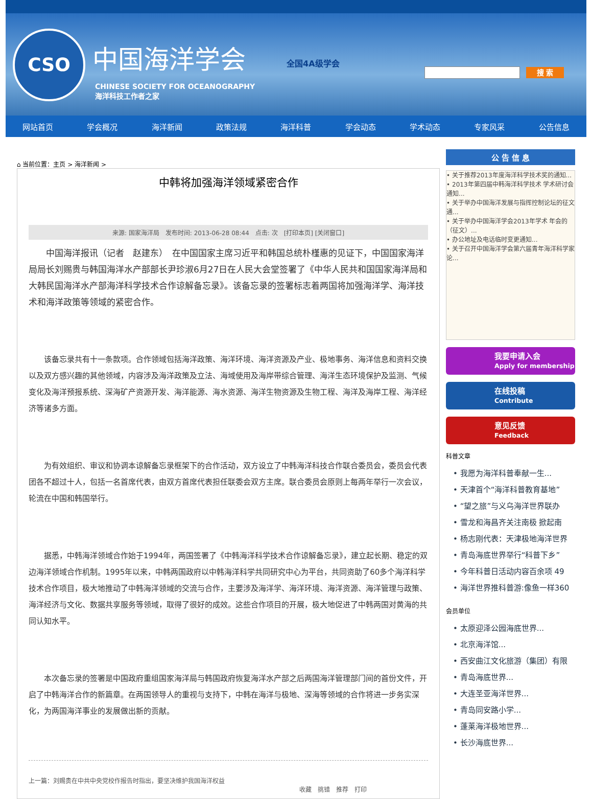CSO 中国海洋学会
CHINESE SOCIETY FOR OCEANOGRAPHY
海洋科技工作者之家
全国4A级学会
搜 索
网站首页 学会概况 海洋新闻 政策法规 海洋科普 学会动态 学术动态 专家风采 公告信息
⌂ 当前位置：主页 > 海洋新闻 >
中韩将加强海洋领域紧密合作
来源: 国家海洋局　发布时间: 2013-06-28 08:44　点击: 次　[打印本页] [关闭窗口]
中国海洋报讯（记者　赵建东）　在中国国家主席习近平和韩国总统朴槿惠的见证下，中国国家海洋局局长刘赐贵与韩国海洋水产部部长尹珍淑6月27日在人民大会堂签署了《中华人民共和国国家海洋局和大韩民国海洋水产部海洋科学技术合作谅解备忘录》。该备忘录的签署标志着两国将加强海洋学、海洋技术和海洋政策等领域的紧密合作。
该备忘录共有十一条款项。合作领域包括海洋政策、海洋环境、海洋资源及产业、极地事务、海洋信息和资料交换以及双方感兴趣的其他领域，内容涉及海洋政策及立法、海域使用及海岸带综合管理、海洋生态环境保护及监测、气候变化及海洋预报系统、深海矿产资源开发、海洋能源、海水资源、海洋生物资源及生物工程、海洋及海岸工程、海洋经济等诸多方面。
为有效组织、审议和协调本谅解备忘录框架下的合作活动，双方设立了中韩海洋科技合作联合委员会，委员会代表团各不超过十人，包括一名首席代表，由双方首席代表担任联委会双方主席。联合委员会原则上每两年举行一次会议，轮流在中国和韩国举行。
据悉，中韩海洋领域合作始于1994年，两国签署了《中韩海洋科学技术合作谅解备忘录》，建立起长期、稳定的双边海洋领域合作机制。1995年以来，中韩两国政府以中韩海洋科学共同研究中心为平台，共同资助了60多个海洋科学技术合作项目，极大地推动了中韩海洋领域的交流与合作，主要涉及海洋学、海洋环境、海洋资源、海洋管理与政策、海洋经济与文化、数据共享服务等领域，取得了很好的成效。这些合作项目的开展，极大地促进了中韩两国对黄海的共同认知水平。
本次备忘录的签署是中国政府重组国家海洋局与韩国政府恢复海洋水产部之后两国海洋管理部门间的首份文件，开启了中韩海洋合作的新篇章。在两国领导人的重视与支持下，中韩在海洋与极地、深海等领域的合作将进一步务实深化，为两国海洋事业的发展做出新的贡献。
上一篇：刘赐贵在中共中央党校作报告时指出，要坚决维护我国海洋权益
收藏　挑错　推荐　打印
公 告 信 息
• 关于推荐2013年度海洋科学技术奖的通知...
• 2013年第四届中韩海洋科学技术 学术研讨会通知...
• 关于举办中国海洋发展与指挥控制论坛的征文通...
• 关于举办中国海洋学会2013年学术 年会的（征文）...
• 办公地址及电话临时变更通知...
• 关于召开中国海洋学会第六届青年海洋科学家论...
我要申请入会
Apply for membership
在线投稿
Contribute
意见反馈
Feedback
科普文章
• 我愿为海洋科普奉献一生...
• 天津首个“海洋科普教育基地”
• “望之旅”与义乌海洋世界联办
• 雪龙和海昌齐关注南极 掀起南
• 杨志刚代表：天津极地海洋世界
• 青岛海底世界举行“科普下乡”
• 今年科普日活动内容百余项 49
• 海洋世界推科普游:像鱼一样360
会员单位
• 太原迎泽公园海底世界...
• 北京海洋馆...
• 西安曲江文化旅游（集团）有限
• 青岛海底世界...
• 大连圣亚海洋世界...
• 青岛同安路小学...
• 蓬莱海洋极地世界...
• 长沙海底世界...